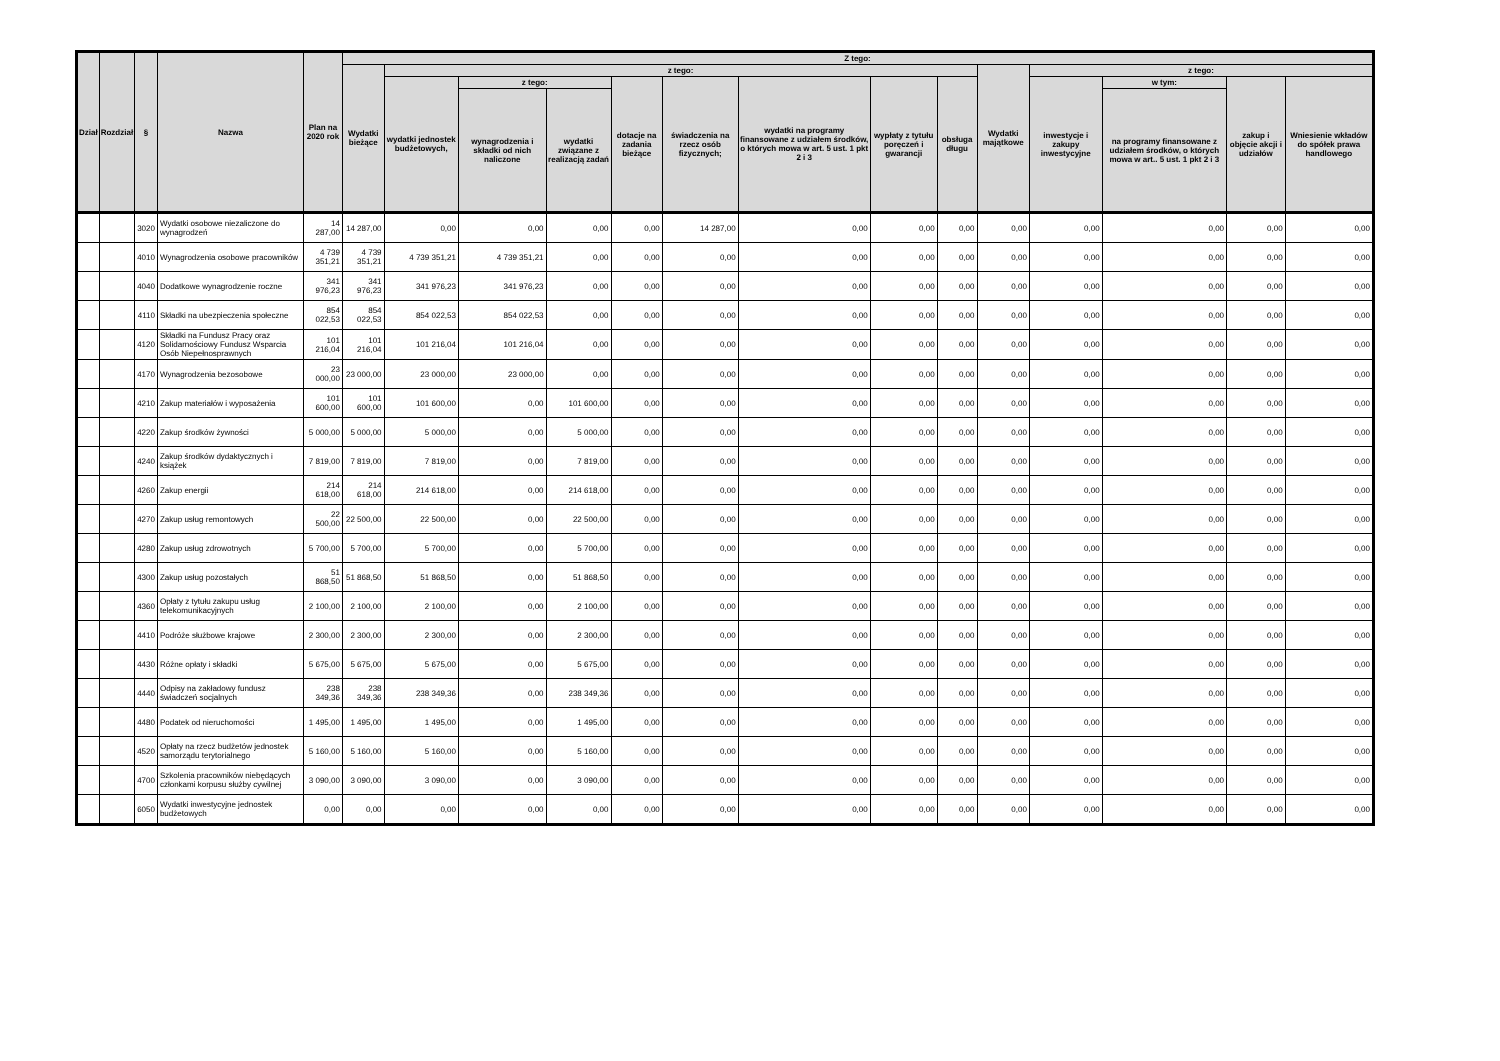| Dział | Rozdział | § | Nazwa | Plan na 2020 rok | Z tego: | | | | | | | | | | | | | |
| --- | --- | --- | --- | --- | --- | --- | --- | --- | --- | --- | --- | --- | --- | --- | --- | --- | --- | --- |
| | | | | | Wydatki bieżące | z tego: | | | | | | | | Wydatki majątkowe | z tego: | | | |
| | | | | | | wydatki jednostek budżetowych, | z tego: | | dotacje na zadania bieżące | świadczenia na rzecz osób fizycznych; | wydatki na programy finansowane z udziałem środków, o których mowa w art. 5 ust. 1 pkt 2 i 3 | wypłaty z tytułu poręczeń i gwarancji | obsługa długu | | inwestycje i zakupy inwestycyjne | w tym: | zakup i objęcie akcji i udziałów | Wniesienie wkładów do spółek prawa handlowego |
| | | | | | | | wynagrodzenia i składki od nich naliczone | wydatki związane z realizacją zadań | | | | | | | | na programy finansowane z udziałem środków, o których mowa w art.. 5 ust. 1 pkt 2 i 3 | | |
| | | 3020 | Wydatki osobowe niezaliczone do wynagrodzeń | 14 287,00 | 14 287,00 | 0,00 | 0,00 | 0,00 | 0,00 | 14 287,00 | 0,00 | 0,00 | 0,00 | 0,00 | 0,00 | 0,00 | 0,00 | 0,00 |
| | | 4010 | Wynagrodzenia osobowe pracowników | 4 739 351,21 | 4 739 351,21 | 4 739 351,21 | 4 739 351,21 | 0,00 | 0,00 | 0,00 | 0,00 | 0,00 | 0,00 | 0,00 | 0,00 | 0,00 | 0,00 | 0,00 |
| | | 4040 | Dodatkowe wynagrodzenie roczne | 341 976,23 | 341 976,23 | 341 976,23 | 341 976,23 | 0,00 | 0,00 | 0,00 | 0,00 | 0,00 | 0,00 | 0,00 | 0,00 | 0,00 | 0,00 | 0,00 |
| | | 4110 | Składki na ubezpieczenia społeczne | 854 022,53 | 854 022,53 | 854 022,53 | 854 022,53 | 0,00 | 0,00 | 0,00 | 0,00 | 0,00 | 0,00 | 0,00 | 0,00 | 0,00 | 0,00 | 0,00 |
| | | 4120 | Składki na Fundusz Pracy oraz Solidarnościowy Fundusz Wsparcia Osób Niepełnosprawnych | 101 216,04 | 101 216,04 | 101 216,04 | 101 216,04 | 0,00 | 0,00 | 0,00 | 0,00 | 0,00 | 0,00 | 0,00 | 0,00 | 0,00 | 0,00 | 0,00 |
| | | 4170 | Wynagrodzenia bezosobowe | 23 000,00 | 23 000,00 | 23 000,00 | 23 000,00 | 0,00 | 0,00 | 0,00 | 0,00 | 0,00 | 0,00 | 0,00 | 0,00 | 0,00 | 0,00 | 0,00 |
| | | 4210 | Zakup materiałów i wyposażenia | 101 600,00 | 101 600,00 | 101 600,00 | 0,00 | 101 600,00 | 0,00 | 0,00 | 0,00 | 0,00 | 0,00 | 0,00 | 0,00 | 0,00 | 0,00 | 0,00 |
| | | 4220 | Zakup środków żywności | 5 000,00 | 5 000,00 | 5 000,00 | 0,00 | 5 000,00 | 0,00 | 0,00 | 0,00 | 0,00 | 0,00 | 0,00 | 0,00 | 0,00 | 0,00 | 0,00 |
| | | 4240 | Zakup środków dydaktycznych i książek | 7 819,00 | 7 819,00 | 7 819,00 | 0,00 | 7 819,00 | 0,00 | 0,00 | 0,00 | 0,00 | 0,00 | 0,00 | 0,00 | 0,00 | 0,00 | 0,00 |
| | | 4260 | Zakup energii | 214 618,00 | 214 618,00 | 214 618,00 | 0,00 | 214 618,00 | 0,00 | 0,00 | 0,00 | 0,00 | 0,00 | 0,00 | 0,00 | 0,00 | 0,00 | 0,00 |
| | | 4270 | Zakup usług remontowych | 22 500,00 | 22 500,00 | 22 500,00 | 0,00 | 22 500,00 | 0,00 | 0,00 | 0,00 | 0,00 | 0,00 | 0,00 | 0,00 | 0,00 | 0,00 | 0,00 |
| | | 4280 | Zakup usług zdrowotnych | 5 700,00 | 5 700,00 | 5 700,00 | 0,00 | 5 700,00 | 0,00 | 0,00 | 0,00 | 0,00 | 0,00 | 0,00 | 0,00 | 0,00 | 0,00 | 0,00 |
| | | 4300 | Zakup usług pozostałych | 51 868,50 | 51 868,50 | 51 868,50 | 0,00 | 51 868,50 | 0,00 | 0,00 | 0,00 | 0,00 | 0,00 | 0,00 | 0,00 | 0,00 | 0,00 | 0,00 |
| | | 4360 | Opłaty z tytułu zakupu usług telekomunikacyjnych | 2 100,00 | 2 100,00 | 2 100,00 | 0,00 | 2 100,00 | 0,00 | 0,00 | 0,00 | 0,00 | 0,00 | 0,00 | 0,00 | 0,00 | 0,00 | 0,00 |
| | | 4410 | Podróże służbowe krajowe | 2 300,00 | 2 300,00 | 2 300,00 | 0,00 | 2 300,00 | 0,00 | 0,00 | 0,00 | 0,00 | 0,00 | 0,00 | 0,00 | 0,00 | 0,00 | 0,00 |
| | | 4430 | Różne opłaty i składki | 5 675,00 | 5 675,00 | 5 675,00 | 0,00 | 5 675,00 | 0,00 | 0,00 | 0,00 | 0,00 | 0,00 | 0,00 | 0,00 | 0,00 | 0,00 | 0,00 |
| | | 4440 | Odpisy na zakładowy fundusz świadczeń socjalnych | 238 349,36 | 238 349,36 | 238 349,36 | 0,00 | 238 349,36 | 0,00 | 0,00 | 0,00 | 0,00 | 0,00 | 0,00 | 0,00 | 0,00 | 0,00 | 0,00 |
| | | 4480 | Podatek od nieruchomości | 1 495,00 | 1 495,00 | 1 495,00 | 0,00 | 1 495,00 | 0,00 | 0,00 | 0,00 | 0,00 | 0,00 | 0,00 | 0,00 | 0,00 | 0,00 | 0,00 |
| | | 4520 | Opłaty na rzecz budżetów jednostek samorządu terytorialnego | 5 160,00 | 5 160,00 | 5 160,00 | 0,00 | 5 160,00 | 0,00 | 0,00 | 0,00 | 0,00 | 0,00 | 0,00 | 0,00 | 0,00 | 0,00 | 0,00 |
| | | 4700 | Szkolenia pracowników niebędących członkami korpusu służby cywilnej | 3 090,00 | 3 090,00 | 3 090,00 | 0,00 | 3 090,00 | 0,00 | 0,00 | 0,00 | 0,00 | 0,00 | 0,00 | 0,00 | 0,00 | 0,00 | 0,00 |
| | | 6050 | Wydatki inwestycyjne jednostek budżetowych | 0,00 | 0,00 | 0,00 | 0,00 | 0,00 | 0,00 | 0,00 | 0,00 | 0,00 | 0,00 | 0,00 | 0,00 | 0,00 | 0,00 | 0,00 |